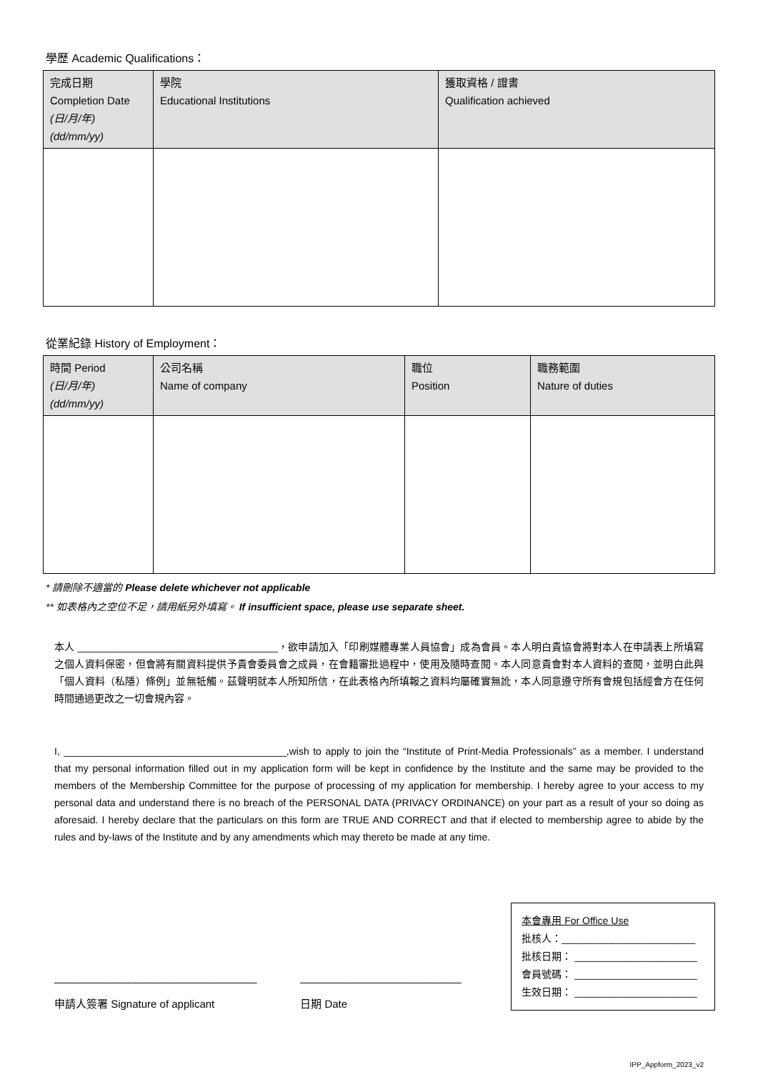學歷 Academic Qualifications：
| 完成日期 Completion Date (日/月/年) (dd/mm/yy) | 學院 Educational Institutions | 獲取資格 / 證書 Qualification achieved |
| --- | --- | --- |
從業紀錄 History of Employment：
| 時間 Period (日/月/年) (dd/mm/yy) | 公司名稱 Name of company | 職位 Position | 職務範圍 Nature of duties |
| --- | --- | --- | --- |
* 請刪除不適當的 Please delete whichever not applicable
** 如表格內之空位不足，請用紙另外填寫。 If insufficient space, please use separate sheet.
本人 ____________________________________，欲申請加入「印刷媒體專業人員協會」成為會員。本人明白貴協會將對本人在申請表上所填寫之個人資料保密，但會將有關資料提供予貴會委員會之成員，在會籍審批過程中，使用及隨時查閱。本人同意貴會對本人資料的查閱，並明白此與「個人資料（私隱）條例」並無牴觸。茲聲明就本人所知所信，在此表格內所填報之資料均屬確實無訛，本人同意遵守所有會規包括經會方在任何時間通過更改之一切會規內容。
I, ________________________________________,wish to apply to join the “Institute of Print-Media Professionals” as a member. I understand that my personal information filled out in my application form will be kept in confidence by the Institute and the same may be provided to the members of the Membership Committee for the purpose of processing of my application for membership. I hereby agree to your access to my personal data and understand there is no breach of the PERSONAL DATA (PRIVACY ORDINANCE) on your part as a result of your so doing as aforesaid. I hereby declare that the particulars on this form are TRUE AND CORRECT and that if elected to membership agree to abide by the rules and by-laws of the Institute and by any amendments which may thereto be made at any time.
__________________________________
申請人簽署 Signature of applicant
___________________________
日期 Date
本會專用 For Office Use
批核人：________________________
批核日期： ______________________
會員號碼： ______________________
生效日期： ______________________
IPP_Appform_2023_v2